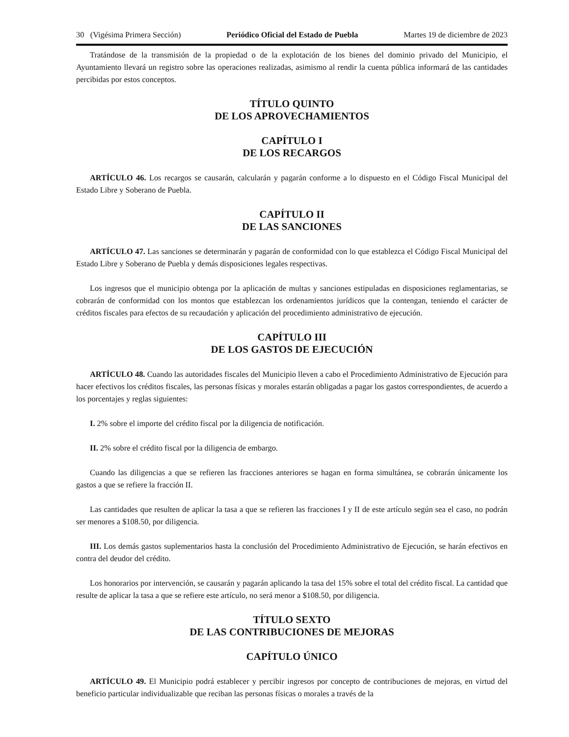30 (Vigésima Primera Sección) Periódico Oficial del Estado de Puebla Martes 19 de diciembre de 2023
Tratándose de la transmisión de la propiedad o de la explotación de los bienes del dominio privado del Municipio, el Ayuntamiento llevará un registro sobre las operaciones realizadas, asimismo al rendir la cuenta pública informará de las cantidades percibidas por estos conceptos.
TÍTULO QUINTO
DE LOS APROVECHAMIENTOS
CAPÍTULO I
DE LOS RECARGOS
ARTÍCULO 46. Los recargos se causarán, calcularán y pagarán conforme a lo dispuesto en el Código Fiscal Municipal del Estado Libre y Soberano de Puebla.
CAPÍTULO II
DE LAS SANCIONES
ARTÍCULO 47. Las sanciones se determinarán y pagarán de conformidad con lo que establezca el Código Fiscal Municipal del Estado Libre y Soberano de Puebla y demás disposiciones legales respectivas.
Los ingresos que el municipio obtenga por la aplicación de multas y sanciones estipuladas en disposiciones reglamentarias, se cobrarán de conformidad con los montos que establezcan los ordenamientos jurídicos que la contengan, teniendo el carácter de créditos fiscales para efectos de su recaudación y aplicación del procedimiento administrativo de ejecución.
CAPÍTULO III
DE LOS GASTOS DE EJECUCIÓN
ARTÍCULO 48. Cuando las autoridades fiscales del Municipio lleven a cabo el Procedimiento Administrativo de Ejecución para hacer efectivos los créditos fiscales, las personas físicas y morales estarán obligadas a pagar los gastos correspondientes, de acuerdo a los porcentajes y reglas siguientes:
I. 2% sobre el importe del crédito fiscal por la diligencia de notificación.
II. 2% sobre el crédito fiscal por la diligencia de embargo.
Cuando las diligencias a que se refieren las fracciones anteriores se hagan en forma simultánea, se cobrarán únicamente los gastos a que se refiere la fracción II.
Las cantidades que resulten de aplicar la tasa a que se refieren las fracciones I y II de este artículo según sea el caso, no podrán ser menores a $108.50, por diligencia.
III. Los demás gastos suplementarios hasta la conclusión del Procedimiento Administrativo de Ejecución, se harán efectivos en contra del deudor del crédito.
Los honorarios por intervención, se causarán y pagarán aplicando la tasa del 15% sobre el total del crédito fiscal. La cantidad que resulte de aplicar la tasa a que se refiere este artículo, no será menor a $108.50, por diligencia.
TÍTULO SEXTO
DE LAS CONTRIBUCIONES DE MEJORAS
CAPÍTULO ÚNICO
ARTÍCULO 49. El Municipio podrá establecer y percibir ingresos por concepto de contribuciones de mejoras, en virtud del beneficio particular individualizable que reciban las personas físicas o morales a través de la